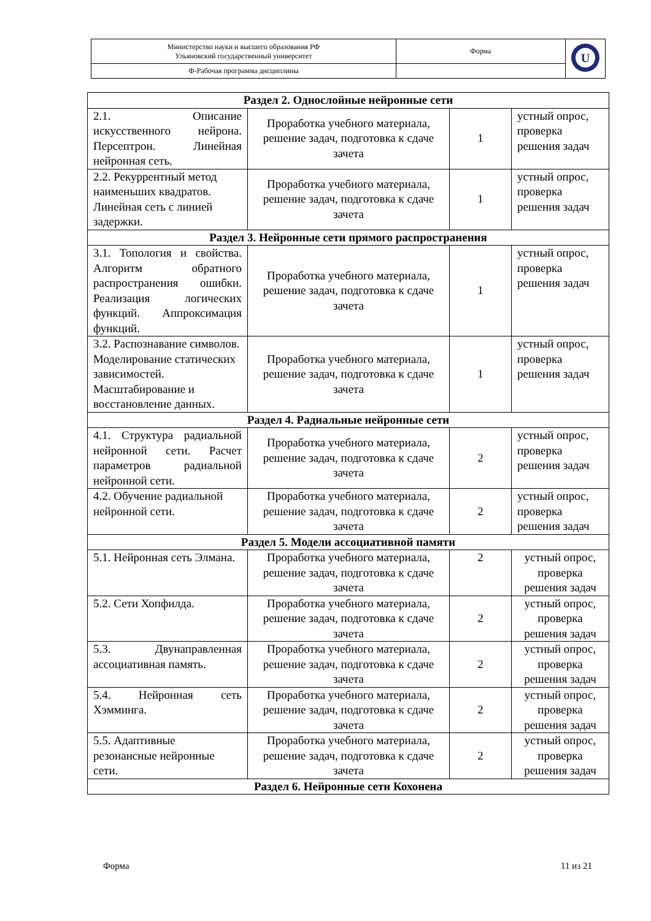| Министерство науки и высшего образования РФ Ульяновский государственный университет | Форма | U |
| Ф-Рабочая программа дисциплины | | |
| Раздел 2. Однослойные нейронные сети | | | |
| 2.1. Описание искусственного нейрона. Персептрон. Линейная нейронная сеть. | Проработка учебного материала, решение задач, подготовка к сдаче зачета | 1 | устный опрос, проверка решения задач |
| 2.2. Рекуррентный метод наименьших квадратов. Линейная сеть с линией задержки. | Проработка учебного материала, решение задач, подготовка к сдаче зачета | 1 | устный опрос, проверка решения задач |
| Раздел 3. Нейронные сети прямого распространения | | | |
| 3.1. Топология и свойства. Алгоритм обратного распространения ошибки. Реализация логических функций. Аппроксимация функций. | Проработка учебного материала, решение задач, подготовка к сдаче зачета | 1 | устный опрос, проверка решения задач |
| 3.2. Распознавание символов. Моделирование статических зависимостей. Масштабирование и восстановление данных. | Проработка учебного материала, решение задач, подготовка к сдаче зачета | 1 | устный опрос, проверка решения задач |
| Раздел 4. Радиальные нейронные сети | | | |
| 4.1. Структура радиальной нейронной сети. Расчет параметров радиальной нейронной сети. | Проработка учебного материала, решение задач, подготовка к сдаче зачета | 2 | устный опрос, проверка решения задач |
| 4.2. Обучение радиальной нейронной сети. | Проработка учебного материала, решение задач, подготовка к сдаче зачета | 2 | устный опрос, проверка решения задач |
| Раздел 5. Модели ассоциативной памяти | | | |
| 5.1. Нейронная сеть Элмана. | Проработка учебного материала, решение задач, подготовка к сдаче зачета | 2 | устный опрос, проверка решения задач |
| 5.2. Сети Хопфилда. | Проработка учебного материала, решение задач, подготовка к сдаче зачета | 2 | устный опрос, проверка решения задач |
| 5.3. Двунаправленная ассоциативная память. | Проработка учебного материала, решение задач, подготовка к сдаче зачета | 2 | устный опрос, проверка решения задач |
| 5.4. Нейронная сеть Хэмминга. | Проработка учебного материала, решение задач, подготовка к сдаче зачета | 2 | устный опрос, проверка решения задач |
| 5.5. Адаптивные резонансные нейронные сети. | Проработка учебного материала, решение задач, подготовка к сдаче зачета | 2 | устный опрос, проверка решения задач |
| Раздел 6. Нейронные сети Кохонена | | | |
Форма 11 из 21